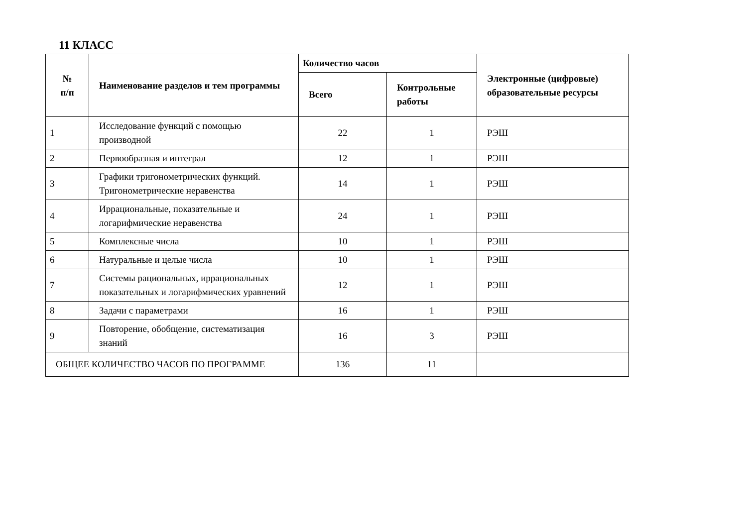11 КЛАСС
| № п/п | Наименование разделов и тем программы | Количество часов | | Электронные (цифровые) образовательные ресурсы |
| --- | --- | --- | --- | --- |
| | | Всего | Контрольные работы | |
| 1 | Исследование функций с помощью производной | 22 | 1 | РЭШ |
| 2 | Первообразная и интеграл | 12 | 1 | РЭШ |
| 3 | Графики тригонометрических функций. Тригонометрические неравенства | 14 | 1 | РЭШ |
| 4 | Иррациональные, показательные и логарифмические неравенства | 24 | 1 | РЭШ |
| 5 | Комплексные числа | 10 | 1 | РЭШ |
| 6 | Натуральные и целые числа | 10 | 1 | РЭШ |
| 7 | Системы рациональных, иррациональных показательных и логарифмических уравнений | 12 | 1 | РЭШ |
| 8 | Задачи с параметрами | 16 | 1 | РЭШ |
| 9 | Повторение, обобщение, систематизация знаний | 16 | 3 | РЭШ |
| ОБЩЕЕ КОЛИЧЕСТВО ЧАСОВ ПО ПРОГРАММЕ | | 136 | 11 | |